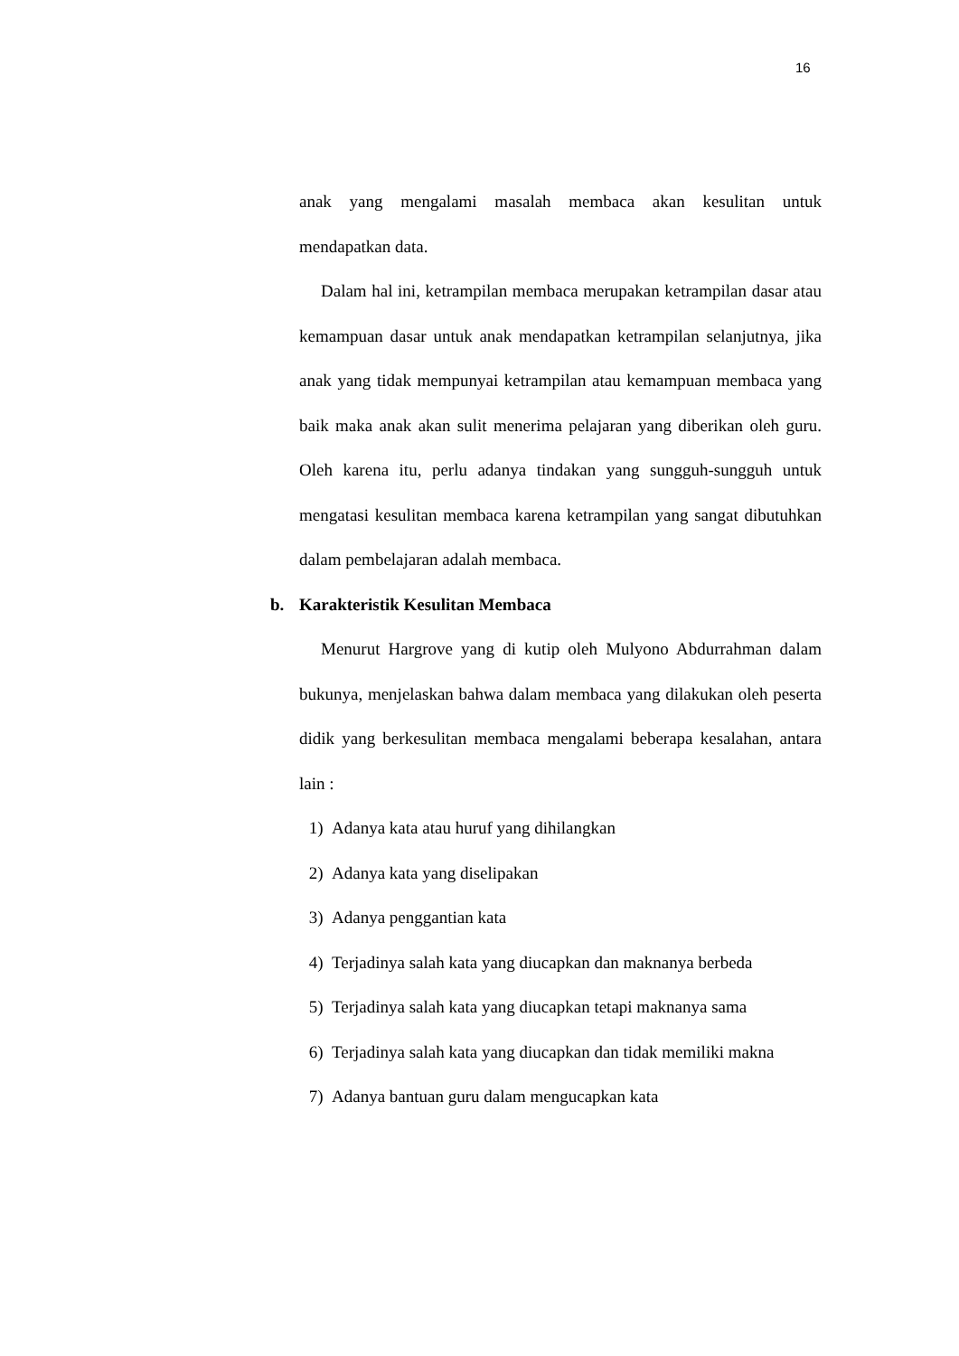16
anak yang mengalami masalah membaca akan kesulitan untuk mendapatkan data.
Dalam hal ini, ketrampilan membaca merupakan ketrampilan dasar atau kemampuan dasar untuk anak mendapatkan ketrampilan selanjutnya, jika anak yang tidak mempunyai ketrampilan atau kemampuan membaca yang baik maka anak akan sulit menerima pelajaran yang diberikan oleh guru. Oleh karena itu, perlu adanya tindakan yang sungguh-sungguh untuk mengatasi kesulitan membaca karena ketrampilan yang sangat dibutuhkan dalam pembelajaran adalah membaca.
b. Karakteristik Kesulitan Membaca
Menurut Hargrove yang di kutip oleh Mulyono Abdurrahman dalam bukunya, menjelaskan bahwa dalam membaca yang dilakukan oleh peserta didik yang berkesulitan membaca mengalami beberapa kesalahan, antara lain :
1) Adanya kata atau huruf yang dihilangkan
2) Adanya kata yang diselipakan
3) Adanya penggantian kata
4) Terjadinya salah kata yang diucapkan dan maknanya berbeda
5) Terjadinya salah kata yang diucapkan tetapi maknanya sama
6) Terjadinya salah kata yang diucapkan dan tidak memiliki makna
7) Adanya bantuan guru dalam mengucapkan kata